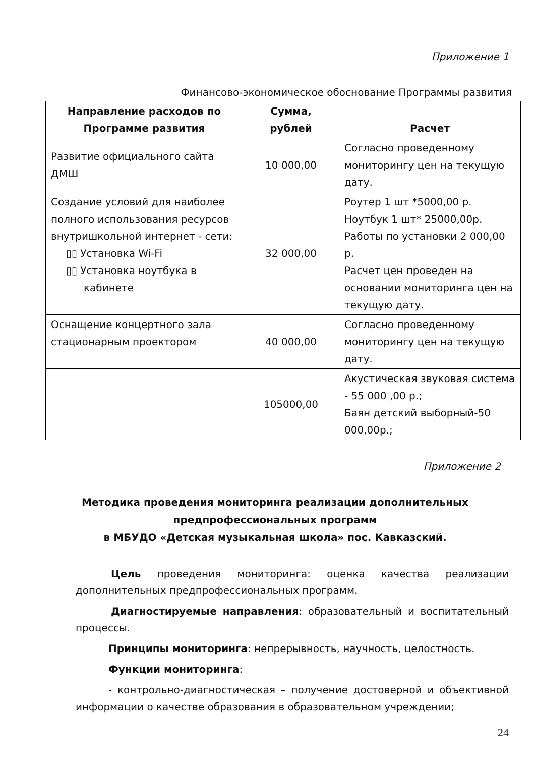Приложение 1
Финансово-экономическое обоснование Программы развития
| Направление расходов по Программе развития | Сумма, рублей | Расчет |
| --- | --- | --- |
| Развитие официального сайта ДМШ | 10 000,00 | Согласно проведенному мониторингу цен на текущую дату. |
| Создание условий для наиболее полного использования ресурсов внутришкольной интернет - сети: ▯▯ Установка Wi-Fi ▯▯ Установка ноутбука в кабинете | 32 000,00 | Роутер 1 шт *5000,00 р. Ноутбук 1 шт* 25000,00р. Работы по установки 2 000,00 р. Расчет цен проведен на основании мониторинга цен на текущую дату. |
| Оснащение концертного зала стационарным проектором | 40 000,00 | Согласно проведенному мониторингу цен на текущую дату. |
| | 105000,00 | Акустическая звуковая система - 55 000 ,00 р.; Баян детский выборный-50 000,00р.; |
Приложение 2
Методика проведения мониторинга реализации дополнительных
предпрофессиональных программ
в МБУДО «Детская музыкальная школа» пос. Кавказский.
Цель проведения мониторинга: оценка качества реализации дополнительных предпрофессиональных программ.
Диагностируемые направления: образовательный и воспитательный процессы.
Принципы мониторинга: непрерывность, научность, целостность.
Функции мониторинга:
- контрольно-диагностическая – получение достоверной и объективной информации о качестве образования в образовательном учреждении;
24